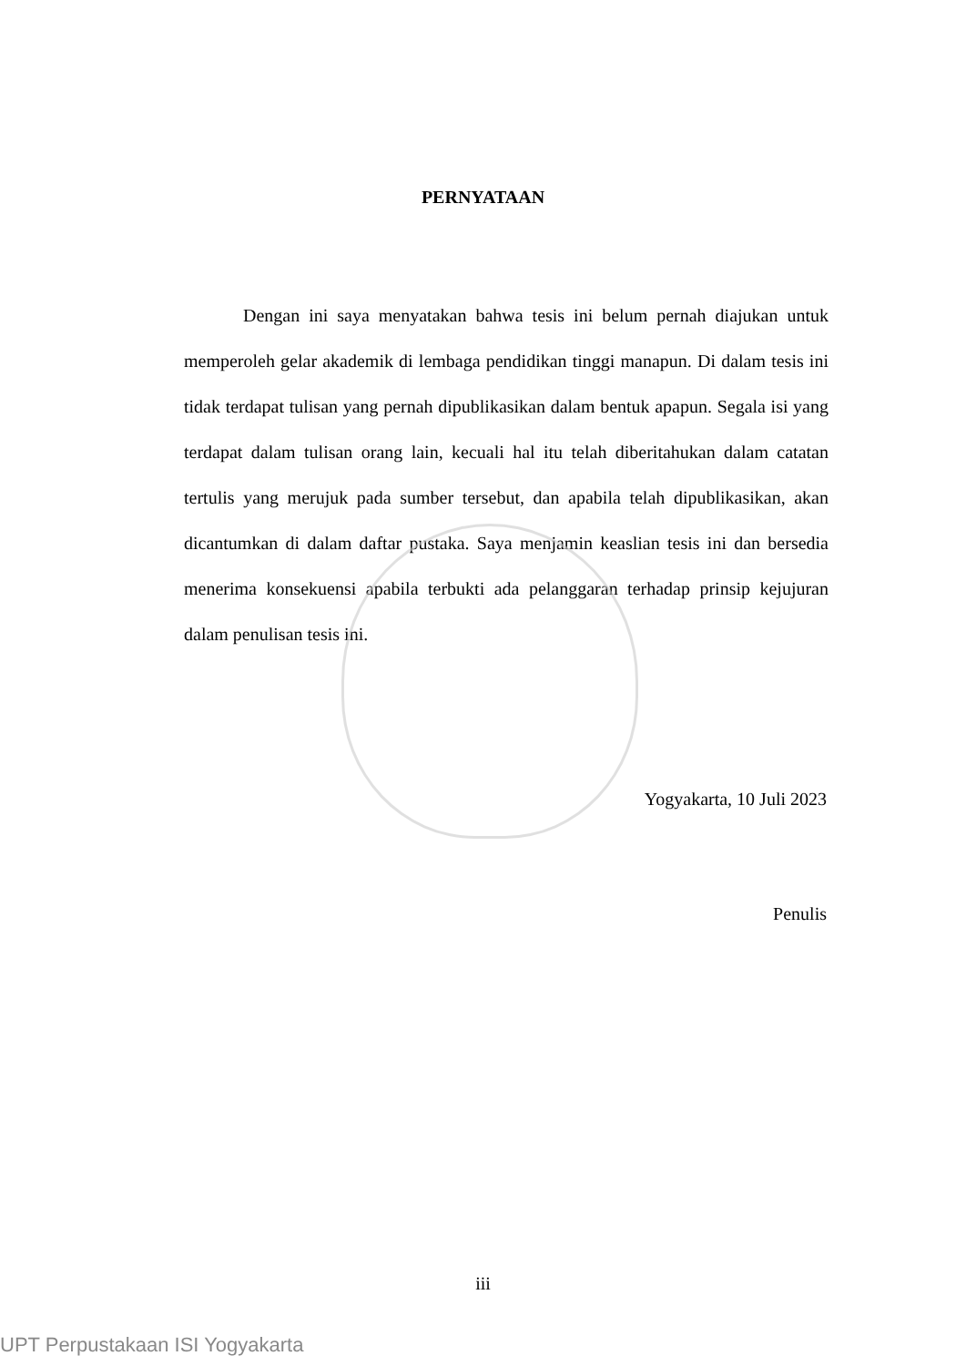PERNYATAAN
Dengan ini saya menyatakan bahwa tesis ini belum pernah diajukan untuk memperoleh gelar akademik di lembaga pendidikan tinggi manapun. Di dalam tesis ini tidak terdapat tulisan yang pernah dipublikasikan dalam bentuk apapun. Segala isi yang terdapat dalam tulisan orang lain, kecuali hal itu telah diberitahukan dalam catatan tertulis yang merujuk pada sumber tersebut, dan apabila telah dipublikasikan, akan dicantumkan di dalam daftar pustaka. Saya menjamin keaslian tesis ini dan bersedia menerima konsekuensi apabila terbukti ada pelanggaran terhadap prinsip kejujuran dalam penulisan tesis ini.
Yogyakarta, 10 Juli 2023
Penulis
iii
UPT Perpustakaan ISI Yogyakarta